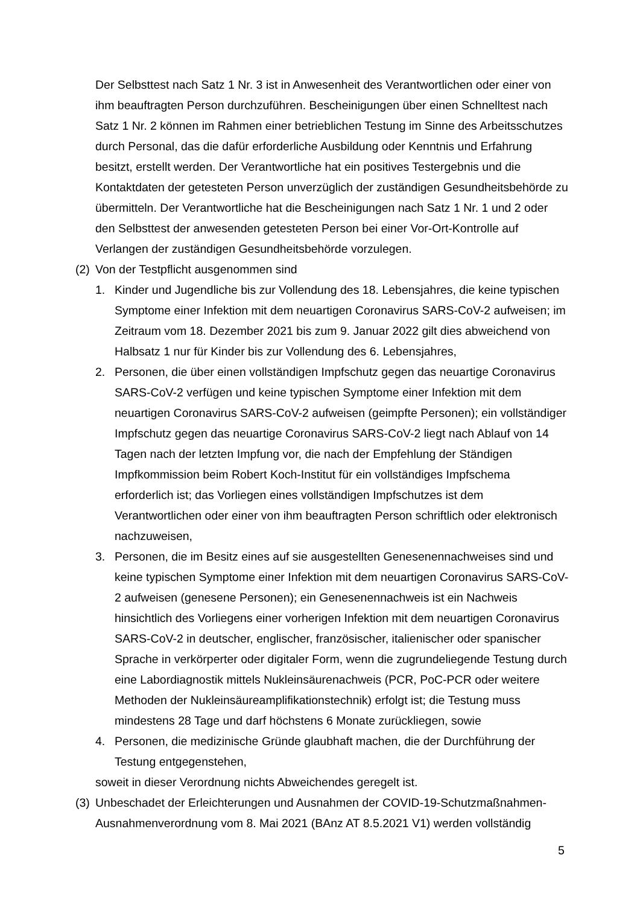Der Selbsttest nach Satz 1 Nr. 3 ist in Anwesenheit des Verantwortlichen oder einer von ihm beauftragten Person durchzuführen. Bescheinigungen über einen Schnelltest nach Satz 1 Nr. 2 können im Rahmen einer betrieblichen Testung im Sinne des Arbeitsschutzes durch Personal, das die dafür erforderliche Ausbildung oder Kenntnis und Erfahrung besitzt, erstellt werden. Der Verantwortliche hat ein positives Testergebnis und die Kontaktdaten der getesteten Person unverzüglich der zuständigen Gesundheitsbehörde zu übermitteln. Der Verantwortliche hat die Bescheinigungen nach Satz 1 Nr. 1 und 2 oder den Selbsttest der anwesenden getesteten Person bei einer Vor-Ort-Kontrolle auf Verlangen der zuständigen Gesundheitsbehörde vorzulegen.
(2) Von der Testpflicht ausgenommen sind
1. Kinder und Jugendliche bis zur Vollendung des 18. Lebensjahres, die keine typischen Symptome einer Infektion mit dem neuartigen Coronavirus SARS-CoV-2 aufweisen; im Zeitraum vom 18. Dezember 2021 bis zum 9. Januar 2022 gilt dies abweichend von Halbsatz 1 nur für Kinder bis zur Vollendung des 6. Lebensjahres,
2. Personen, die über einen vollständigen Impfschutz gegen das neuartige Coronavirus SARS-CoV-2 verfügen und keine typischen Symptome einer Infektion mit dem neuartigen Coronavirus SARS-CoV-2 aufweisen (geimpfte Personen); ein vollständiger Impfschutz gegen das neuartige Coronavirus SARS-CoV-2 liegt nach Ablauf von 14 Tagen nach der letzten Impfung vor, die nach der Empfehlung der Ständigen Impfkommission beim Robert Koch-Institut für ein vollständiges Impfschema erforderlich ist; das Vorliegen eines vollständigen Impfschutzes ist dem Verantwortlichen oder einer von ihm beauftragten Person schriftlich oder elektronisch nachzuweisen,
3. Personen, die im Besitz eines auf sie ausgestellten Genesenennachweises sind und keine typischen Symptome einer Infektion mit dem neuartigen Coronavirus SARS-CoV-2 aufweisen (genesene Personen); ein Genesenennachweis ist ein Nachweis hinsichtlich des Vorliegens einer vorherigen Infektion mit dem neuartigen Coronavirus SARS-CoV-2 in deutscher, englischer, französischer, italienischer oder spanischer Sprache in verkörperter oder digitaler Form, wenn die zugrundeliegende Testung durch eine Labordiagnostik mittels Nukleinsäurenachweis (PCR, PoC-PCR oder weitere Methoden der Nukleinsäureamplifikationstechnik) erfolgt ist; die Testung muss mindestens 28 Tage und darf höchstens 6 Monate zurückliegen, sowie
4. Personen, die medizinische Gründe glaubhaft machen, die der Durchführung der Testung entgegenstehen,
soweit in dieser Verordnung nichts Abweichendes geregelt ist.
(3) Unbeschadet der Erleichterungen und Ausnahmen der COVID-19-Schutzmaßnahmen-Ausnahmenverordnung vom 8. Mai 2021 (BAnz AT 8.5.2021 V1) werden vollständig
5